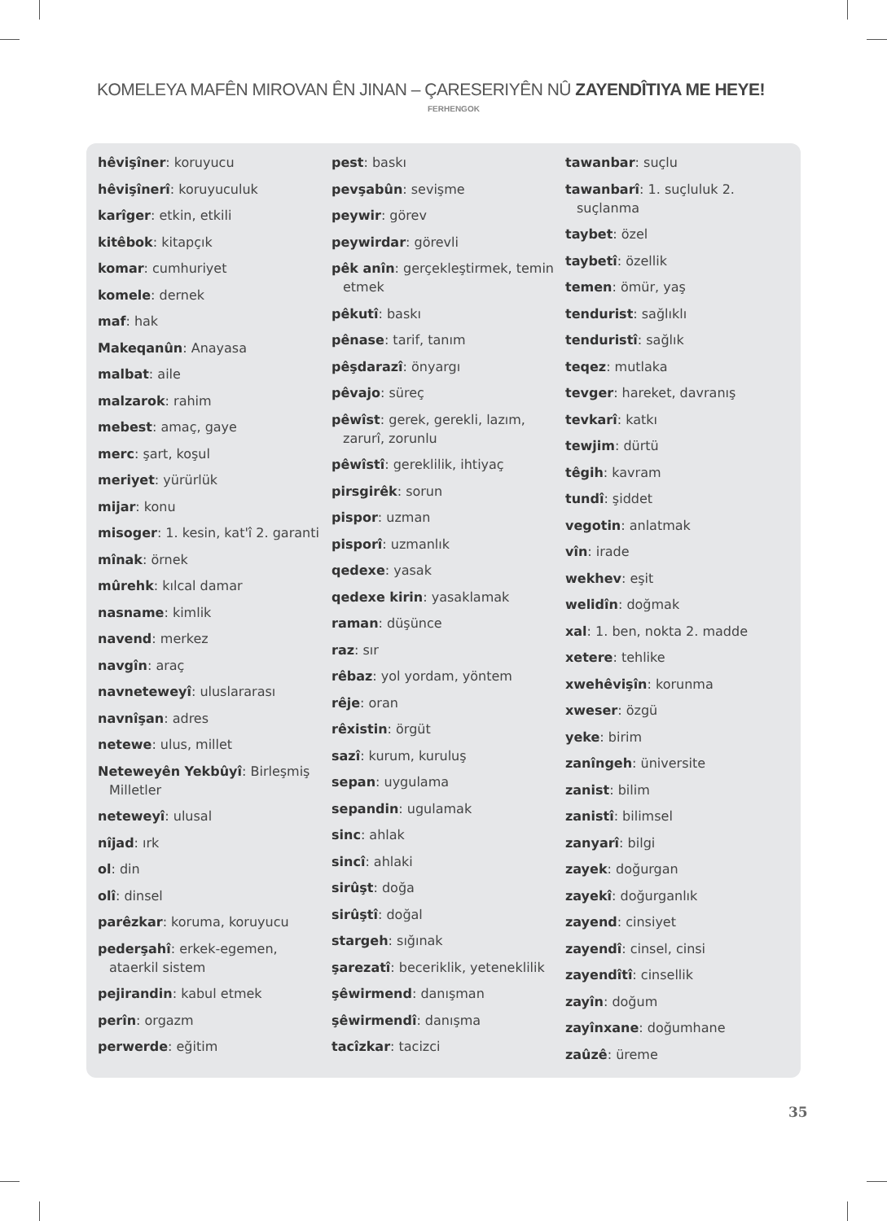KOMELEYA MAFÊN MIROVAN ÊN JINAN – ÇARESERIYÊN NÛ ZAYENDÎTIYA ME HEYE!
FERHENGOK
hêvişîner: koruyucu
hêvişînerî: koruyuculuk
karîger: etkin, etkili
kitêbok: kitapçık
komar: cumhuriyet
komele: dernek
maf: hak
Makeqanûn: Anayasa
malbat: aile
malzarok: rahim
mebest: amaç, gaye
merc: şart, koşul
meriyet: yürürlük
mijar: konu
misoger: 1. kesin, kat'î 2. garanti
mînak: örnek
mûrehk: kılcal damar
nasname: kimlik
navend: merkez
navgîn: araç
navneteweyî: uluslararası
navnîşan: adres
netewe: ulus, millet
Neteweyên Yekbûyî: Birleşmiş Milletler
neteweyî: ulusal
nîjad: ırk
ol: din
olî: dinsel
parêzkar: koruma, koruyucu
pederşahî: erkek-egemen, ataerkil sistem
pejirandin: kabul etmek
perîn: orgazm
perwerde: eğitim
pest: baskı
pevşabûn: sevişme
peywir: görev
peywirdar: görevli
pêk anîn: gerçekleştirmek, temin etmek
pêkutî: baskı
pênase: tarif, tanım
pêşdarazî: önyargı
pêvajo: süreç
pêwîst: gerek, gerekli, lazım, zarurî, zorunlu
pêwîstî: gereklilik, ihtiyaç
pirsgirêk: sorun
pispor: uzman
pisporî: uzmanlık
qedexe: yasak
qedexe kirin: yasaklamak
raman: düşünce
raz: sır
rêbaz: yol yordam, yöntem
rêje: oran
rêxistin: örgüt
sazî: kurum, kuruluş
sepan: uygulama
sepandin: ugulamak
sinc: ahlak
sincî: ahlaki
sirûşt: doğa
sirûştî: doğal
stargeh: sığınak
şarezatî: beceriklik, yeteneklilik
şêwirmend: danışman
şêwirmendî: danışma
tacîzkar: tacizci
tawanbar: suçlu
tawanbarî: 1. suçluluk 2. suçlanma
taybet: özel
taybetî: özellik
temen: ömür, yaş
tendurist: sağlıklı
tenduristî: sağlık
teqez: mutlaka
tevger: hareket, davranış
tevkarî: katkı
tewjim: dürtü
têgih: kavram
tundî: şiddet
vegotin: anlatmak
vîn: irade
wekhev: eşit
welidîn: doğmak
xal: 1. ben, nokta 2. madde
xetere: tehlike
xwehêvişîn: korunma
xweser: özgü
yeke: birim
zanîngeh: üniversite
zanist: bilim
zanistî: bilimsel
zanyarî: bilgi
zayek: doğurgan
zayekî: doğurganlık
zayend: cinsiyet
zayendî: cinsel, cinsi
zayendîtî: cinsellik
zayîn: doğum
zayînxane: doğumhane
zaûzê: üreme
35